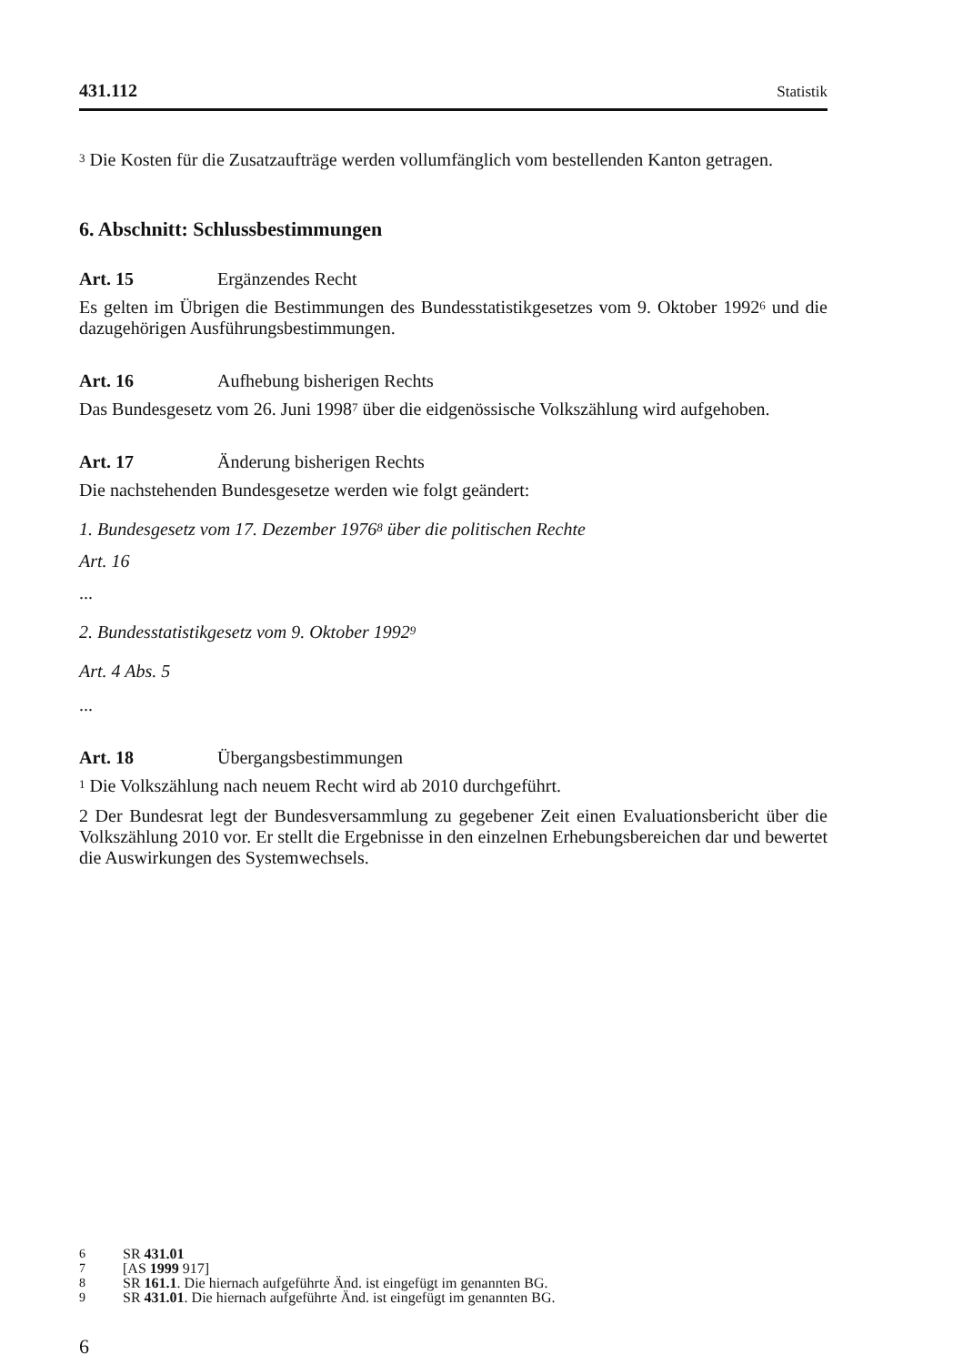431.112 Statistik
<sup>3</sup> Die Kosten für die Zusatzaufträge werden vollumfänglich vom bestellenden Kanton getragen.
6. Abschnitt: Schlussbestimmungen
Art. 15 Ergänzendes Recht
Es gelten im Übrigen die Bestimmungen des Bundesstatistikgesetzes vom 9. Oktober 1992<sup>6</sup> und die dazugehörigen Ausführungsbestimmungen.
Art. 16 Aufhebung bisherigen Rechts
Das Bundesgesetz vom 26. Juni 1998<sup>7</sup> über die eidgenössische Volkszählung wird aufgehoben.
Art. 17 Änderung bisherigen Rechts
Die nachstehenden Bundesgesetze werden wie folgt geändert:
1. Bundesgesetz vom 17. Dezember 1976<sup>8</sup> über die politischen Rechte
Art. 16
...
2. Bundesstatistikgesetz vom 9. Oktober 1992<sup>9</sup>
Art. 4 Abs. 5
...
Art. 18 Übergangsbestimmungen
<sup>1</sup> Die Volkszählung nach neuem Recht wird ab 2010 durchgeführt.
2 Der Bundesrat legt der Bundesversammlung zu gegebener Zeit einen Evaluationsbericht über die Volkszählung 2010 vor. Er stellt die Ergebnisse in den einzelnen Erhebungsbereichen dar und bewertet die Auswirkungen des Systemwechsels.
6 SR 431.01
7 [AS 1999 917]
8 SR 161.1. Die hiernach aufgeführte Änd. ist eingefügt im genannten BG.
9 SR 431.01. Die hiernach aufgeführte Änd. ist eingefügt im genannten BG.
6